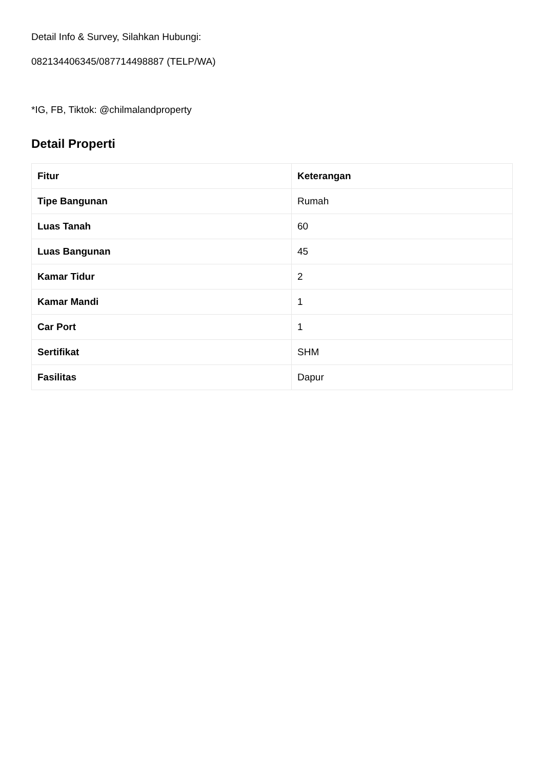Detail Info & Survey, Silahkan Hubungi:
082134406345/087714498887 (TELP/WA)
*IG, FB, Tiktok: @chilmalandproperty
Detail Properti
| Fitur | Keterangan |
| --- | --- |
| Tipe Bangunan | Rumah |
| Luas Tanah | 60 |
| Luas Bangunan | 45 |
| Kamar Tidur | 2 |
| Kamar Mandi | 1 |
| Car Port | 1 |
| Sertifikat | SHM |
| Fasilitas | Dapur |